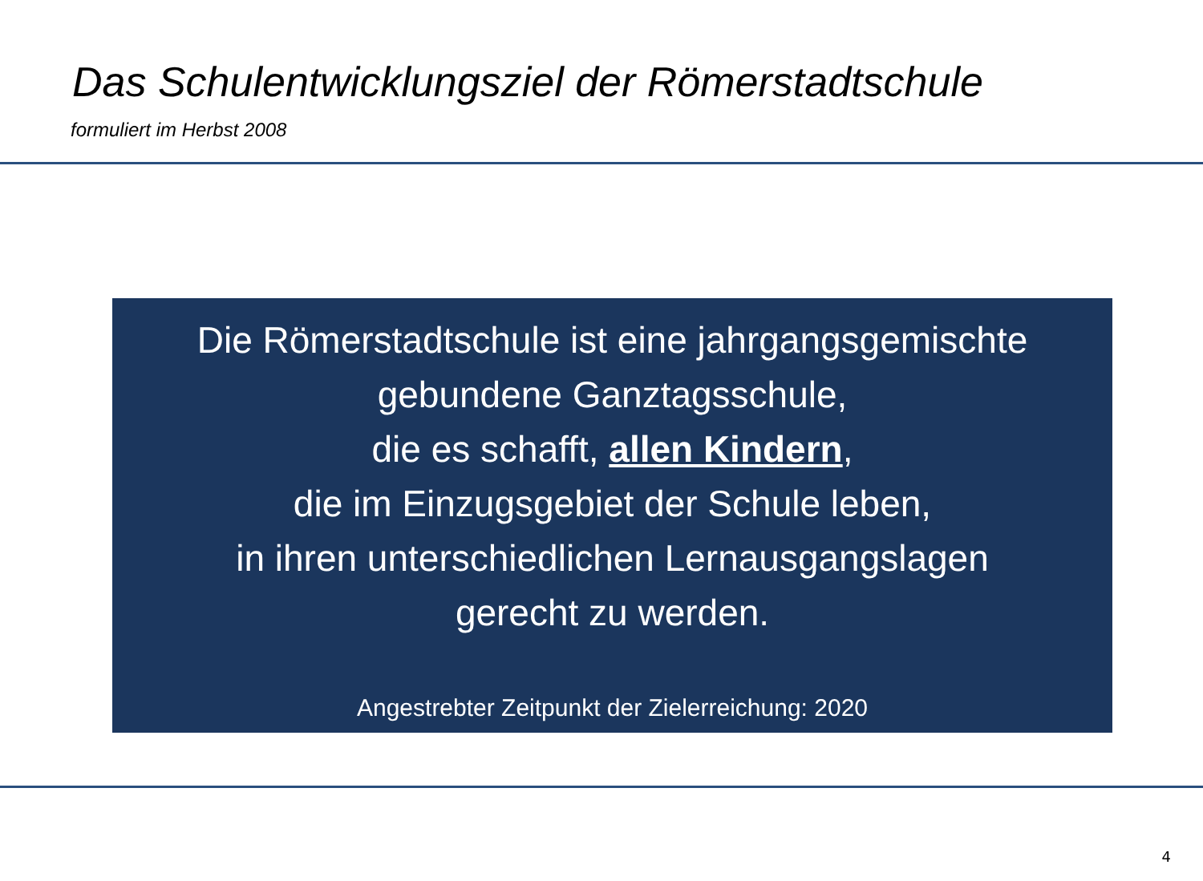Das Schulentwicklungsziel der Römerstadtschule
formuliert im Herbst 2008
Die Römerstadtschule ist eine jahrgangsgemischte
gebundene Ganztagsschule,
die es schafft, allen Kindern,
die im Einzugsgebiet der Schule leben,
in ihren unterschiedlichen Lernausgangslagen
gerecht zu werden.
Angestrebter Zeitpunkt der Zielerreichung: 2020
4